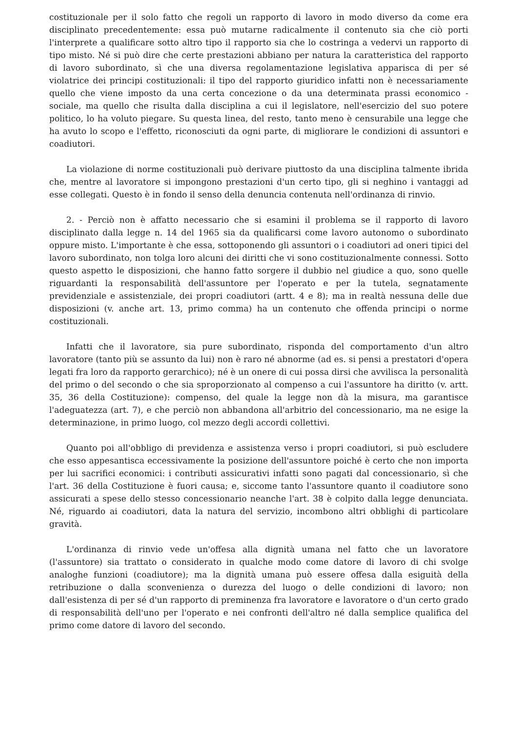costituzionale per il solo fatto che regoli un rapporto di lavoro in modo diverso da come era disciplinato precedentemente: essa può mutarne radicalmente il contenuto sia che ciò porti l'interprete a qualificare sotto altro tipo il rapporto sia che lo costringa a vedervi un rapporto di tipo misto. Né si può dire che certe prestazioni abbiano per natura la caratteristica del rapporto di lavoro subordinato, sì che una diversa regolamentazione legislativa apparisca di per sé violatrice dei principi costituzionali: il tipo del rapporto giuridico infatti non è necessariamente quello che viene imposto da una certa concezione o da una determinata prassi economico - sociale, ma quello che risulta dalla disciplina a cui il legislatore, nell'esercizio del suo potere politico, lo ha voluto piegare. Su questa linea, del resto, tanto meno è censurabile una legge che ha avuto lo scopo e l'effetto, riconosciuti da ogni parte, di migliorare le condizioni di assuntori e coadiutori.
La violazione di norme costituzionali può derivare piuttosto da una disciplina talmente ibrida che, mentre al lavoratore si impongono prestazioni d'un certo tipo, gli si neghino i vantaggi ad esse collegati. Questo è in fondo il senso della denuncia contenuta nell'ordinanza di rinvio.
2. - Perciò non è affatto necessario che si esamini il problema se il rapporto di lavoro disciplinato dalla legge n. 14 del 1965 sia da qualificarsi come lavoro autonomo o subordinato oppure misto. L'importante è che essa, sottoponendo gli assuntori o i coadiutori ad oneri tipici del lavoro subordinato, non tolga loro alcuni dei diritti che vi sono costituzionalmente connessi. Sotto questo aspetto le disposizioni, che hanno fatto sorgere il dubbio nel giudice a quo, sono quelle riguardanti la responsabilità dell'assuntore per l'operato e per la tutela, segnatamente previdenziale e assistenziale, dei propri coadiutori (artt. 4 e 8); ma in realtà nessuna delle due disposizioni (v. anche art. 13, primo comma) ha un contenuto che offenda principi o norme costituzionali.
Infatti che il lavoratore, sia pure subordinato, risponda del comportamento d'un altro lavoratore (tanto più se assunto da lui) non è raro né abnorme (ad es. si pensi a prestatori d'opera legati fra loro da rapporto gerarchico); né è un onere di cui possa dirsi che avvilisca la personalità del primo o del secondo o che sia sproporzionato al compenso a cui l'assuntore ha diritto (v. artt. 35, 36 della Costituzione): compenso, del quale la legge non dà la misura, ma garantisce l'adeguatezza (art. 7), e che perciò non abbandona all'arbitrio del concessionario, ma ne esige la determinazione, in primo luogo, col mezzo degli accordi collettivi.
Quanto poi all'obbligo di previdenza e assistenza verso i propri coadiutori, si può escludere che esso appesantisca eccessivamente la posizione dell'assuntore poiché è certo che non importa per lui sacrifici economici: i contributi assicurativi infatti sono pagati dal concessionario, sì che l'art. 36 della Costituzione è fuori causa; e, siccome tanto l'assuntore quanto il coadiutore sono assicurati a spese dello stesso concessionario neanche l'art. 38 è colpito dalla legge denunciata. Né, riguardo ai coadiutori, data la natura del servizio, incombono altri obblighi di particolare gravità.
L'ordinanza di rinvio vede un'offesa alla dignità umana nel fatto che un lavoratore (l'assuntore) sia trattato o considerato in qualche modo come datore di lavoro di chi svolge analoghe funzioni (coadiutore); ma la dignità umana può essere offesa dalla esiguità della retribuzione o dalla sconvenienza o durezza del luogo o delle condizioni di lavoro; non dall'esistenza di per sé d'un rapporto di preminenza fra lavoratore e lavoratore o d'un certo grado di responsabilità dell'uno per l'operato e nei confronti dell'altro né dalla semplice qualifica del primo come datore di lavoro del secondo.